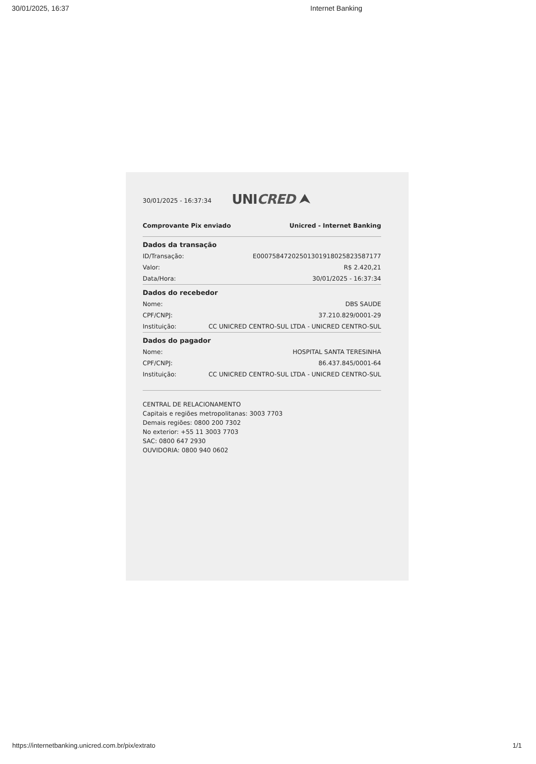30/01/2025, 16:37 Internet Banking
30/01/2025 - 16:37:34 UNICRED ⮝
Comprovante Pix enviado Unicred - Internet Banking
| Dados da transação | |
| --- | --- |
| ID/Transação: | E00075847202501301918025823587177 |
| Valor: | R$ 2.420,21 |
| Data/Hora: | 30/01/2025 - 16:37:34 |
| Dados do recebedor | |
| --- | --- |
| Nome: | DBS SAUDE |
| CPF/CNPJ: | 37.210.829/0001-29 |
| Instituição: | CC UNICRED CENTRO-SUL LTDA - UNICRED CENTRO-SUL |
| Dados do pagador | |
| --- | --- |
| Nome: | HOSPITAL SANTA TERESINHA |
| CPF/CNPJ: | 86.437.845/0001-64 |
| Instituição: | CC UNICRED CENTRO-SUL LTDA - UNICRED CENTRO-SUL |
CENTRAL DE RELACIONAMENTO
Capitais e regiões metropolitanas: 3003 7703
Demais regiões: 0800 200 7302
No exterior: +55 11 3003 7703
SAC: 0800 647 2930
OUVIDORIA: 0800 940 0602
https://internetbanking.unicred.com.br/pix/extrato 1/1